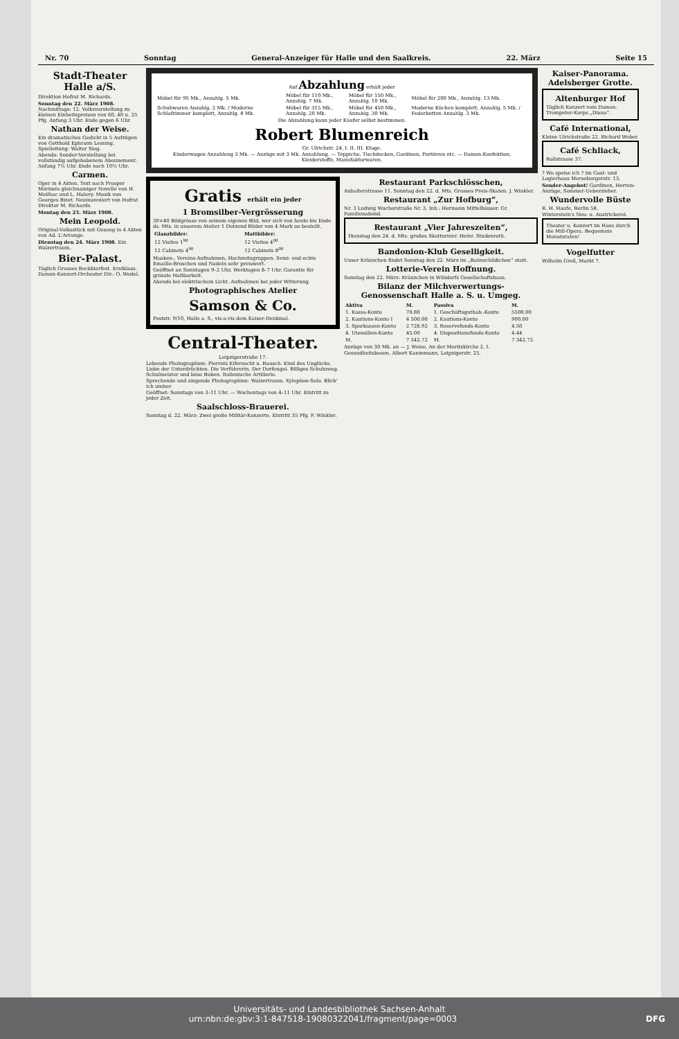Nr. 70 Sonntag General-Anzeiger für Halle und den Saalkreis. 22. März Seite 15
Stadt-Theater Halle a/S.
Direktion Hofrat M. Richards.
Sonntag den 22. März 1908. Nachmittags: 12. Volksvorstellung zu kleinen Einheitspreisen von 60, 40 u. 25 Pfg. Anfang 3 Uhr. Ende gegen 6 Uhr.
Nathan der Weise.
Ein dramatisches Gedicht in 5 Aufzügen von Gotthold Ephraim Lessing. Spielleitung: Walter Sieg.
Abends: Sonder-Vorstellung bei vollständig aufgehobenem Abonnement. Anfang 7½ Uhr. Ende nach 10½ Uhr.
Carmen.
Oper in 4 Akten. Text nach Prosper Mérimés gleichnamiger Novelle von H. Meilhac und L. Halevy. Musik von Georges Bizet. Neuinszeniert von Hofrat Direktor M. Richards.
Montag den 23. März 1908.
Mein Leopold.
Original-Volksstück mit Gesang in 4 Akten von Ad. L'Arronge.
Dienstag den 24. März 1908. Ein Walzertraum.
Bier-Palast.
Täglich Grosses Bockbierfest. Erstklass. Damen-Konzert-Orchester Dir.: O. Wedel.
Auf Abzahlung erhält jeder
| Möbel für 95 Mk., Anzahlg. 5 Mk. | Möbel für 110 Mk., Anzahlg. 7 Mk. | Möbel für 150 Mk., Anzahlg. 10 Mk. | Möbel für 200 Mk., Anzahlg. 13 Mk. |
| Schuhwaren Anzahlg. 2 Mk. / Moderne Schlafzimmer komplett, Anzahlg. 8 Mk. | Möbel für 315 Mk., Anzahlg. 20 Mk. | Möbel für 450 Mk., Anzahlg. 30 Mk. | Moderne Küchen komplett, Anzahlg. 5 Mk. / Federbetten Anzahlg. 3 Mk. |
Die Abzahlung kann jeder Käufer selbst bestimmen.
Robert Blumenreich
Gr. Ulrichstr. 24, I. II. III. Etage.
Kinderwagen Anzahlung 3 Mk. — Anzüge mit 3 Mk. Anzahlung. — Teppiche, Tischdecken, Gardinen, Portièren etc. — Damen-Konfektion, Kleiderstoffe, Manufakturwaren.
Gratis erhält ein jeder
1 Bromsilber-Vergrösserung
30×40 Bildgrösse von seinem eigenen Bild, wer sich von heute bis Ende ds. Mts. in unserem Atelier 1 Dutzend Bilder von 4 Mark an bestellt.
| Glanzbilder: | Mattbilder: |
| --- | --- |
| 12 Visites 1<sup>90</sup> | 12 Visites 4<sup>00</sup> |
| 12 Cabinets 4<sup>90</sup> | 12 Cabinets 8<sup>00</sup> |
Masken-, Vereins-Aufnahmen, Hochzeitsgruppen. Semi- und echte Emaille-Broschen und Nadeln sehr preiswert.
Geöffnet an Sonntagen 9–2 Uhr, Werktagen 8–7 Uhr. Garantie für grösste Haltbarkeit.
Abends bei elektrischem Licht. Aufnahmen bei jeder Witterung.
Photographisches Atelier
Samson & Co.
Poststr. 9/10, Halle a. S., vis-a-vis dem Kaiser-Denkmal.
Central-Theater.
Leipzigerstraße 17.
Lebende Photographien: Pierrots Eifersucht u. Rausch. Kind des Unglücks. Liebe der Unterdrückten. Die Verführerin. Der Dorfengel. Billiges Schuhzeug. Schulmeister und böse Buben. Italienische Artillerie.
Sprechende und singende Photographien: Walzertraum. Xylophon-Solo. Blick' ich umher.
Geöffnet: Sonntags von 3–11 Uhr. — Wochentags von 4–11 Uhr. Eintritt zu jeder Zeit.
Saalschloss-Brauerei.
Sonntag d. 22. März: Zwei große Militär-Konzerte. Eintritt 35 Pfg. F. Winkler.
Restaurant Parkschlösschen,
Anhalterstrasse 11. Sonntag den 22. d. Mts. Grosses Preis-Skaten. J. Winkler.
Restaurant „Zur Hofburg“,
Nr. 3 Ludwig Wucherstraße Nr. 3. Inh.: Hermann Mittelhäuser. Gr. Familienabend.
Restaurant „Vier Jahreszeiten“,
Dienstag den 24. d. Mts. großes Skatturnier. Heinr. Studenroth.
Bandonion-Klub Geselligkeit.
Unser Kränzchen findet Sonntag den 22. März im „Bahnschlößchen“ statt.
Lotterie-Verein Hoffnung.
Sonntag den 22. März: Kränzchen in Wilsdorfs Gesellschaftshaus.
Bilanz der Milchverwertungs-Genossenschaft Halle a. S. u. Umgeg.
| Aktiva | M. | Passiva | M. |
| --- | --- | --- | --- |
| 1. Kassa-Konto | 70.80 | 1. Geschäftsguthab.-Konto | 5500.00 |
| 2. Kautions-Konto I | 4 500.00 | 2. Kautions-Konto | 900.00 |
| 3. Sparkassen-Konto | 2 726.92 | 3. Reservefonds-Konto | 4.50 |
| 4. Utensilien-Konto | 45.00 | 4. Dispositionsfonds-Konto | 4.44 |
| M. | 7 342.72 | M. | 7 342.72 |
Anzüge von 30 Mk. an — J. Weise, An der Moritzkirche 2, I.
Gesundheitsbesen. Albert Kanzemann, Leipzigerstr. 25.
Kaiser-Panorama. Adelsberger Grotte.
Altenburger Hof
Täglich Konzert vom Damen-Trompeter-Korps „Diana“.
Café International,
Kleine Ulrichstraße 22. Richard Weber.
Café Schliack,
Rollstrasse 37.
? Wo speise ich ? Im Gast- und Logierhaus Merseburgerstr. 13.
Sonder-Angebot! Gardinen, Herren-Anzüge, Sommer-Ueberzieher.
Wundervolle Büste
R. H. Haufe, Berlin 58.
Winterstein's Neu- u. Austrickerei.
Theater u. Konzert im Haus durch die Mill-Opera. Bequemste Monatsraten!
Vogelfutter
Wilhelm Greil, Markt 7.
Universitäts- und Landesbibliothek Sachsen-Anhalt
urn:nbn:de:gbv:3:1-847518-19080322041/fragment/page=0003 DFG